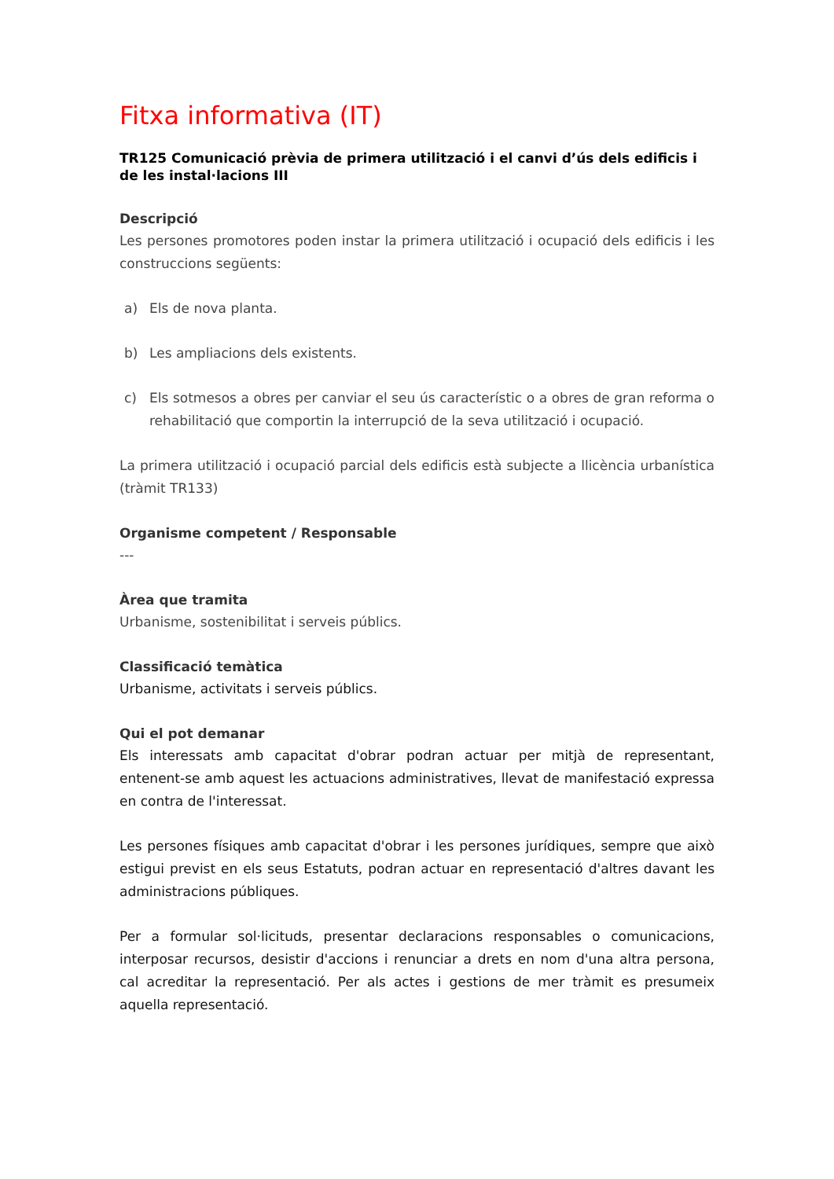Fitxa informativa (IT)
TR125 Comunicació prèvia de primera utilització i el canvi d’ús dels edificis i de les instal·lacions III
Descripció
Les persones promotores poden instar la primera utilització i ocupació dels edificis i les construccions següents:
a) Els de nova planta.
b) Les ampliacions dels existents.
c) Els sotmesos a obres per canviar el seu ús característic o a obres de gran reforma o rehabilitació que comportin la interrupció de la seva utilització i ocupació.
La primera utilització i ocupació parcial dels edificis està subjecte a llicència urbanística (tràmit TR133)
Organisme competent / Responsable
---
Àrea que tramita
Urbanisme, sostenibilitat i serveis públics.
Classificació temàtica
Urbanisme, activitats i serveis públics.
Qui el pot demanar
Els interessats amb capacitat d'obrar podran actuar per mitjà de representant, entenent-se amb aquest les actuacions administratives, llevat de manifestació expressa en contra de l'interessat.
Les persones físiques amb capacitat d'obrar i les persones jurídiques, sempre que això estigui previst en els seus Estatuts, podran actuar en representació d'altres davant les administracions públiques.
Per a formular sol·licituds, presentar declaracions responsables o comunicacions, interposar recursos, desistir d'accions i renunciar a drets en nom d'una altra persona, cal acreditar la representació. Per als actes i gestions de mer tràmit es presumeix aquella representació.